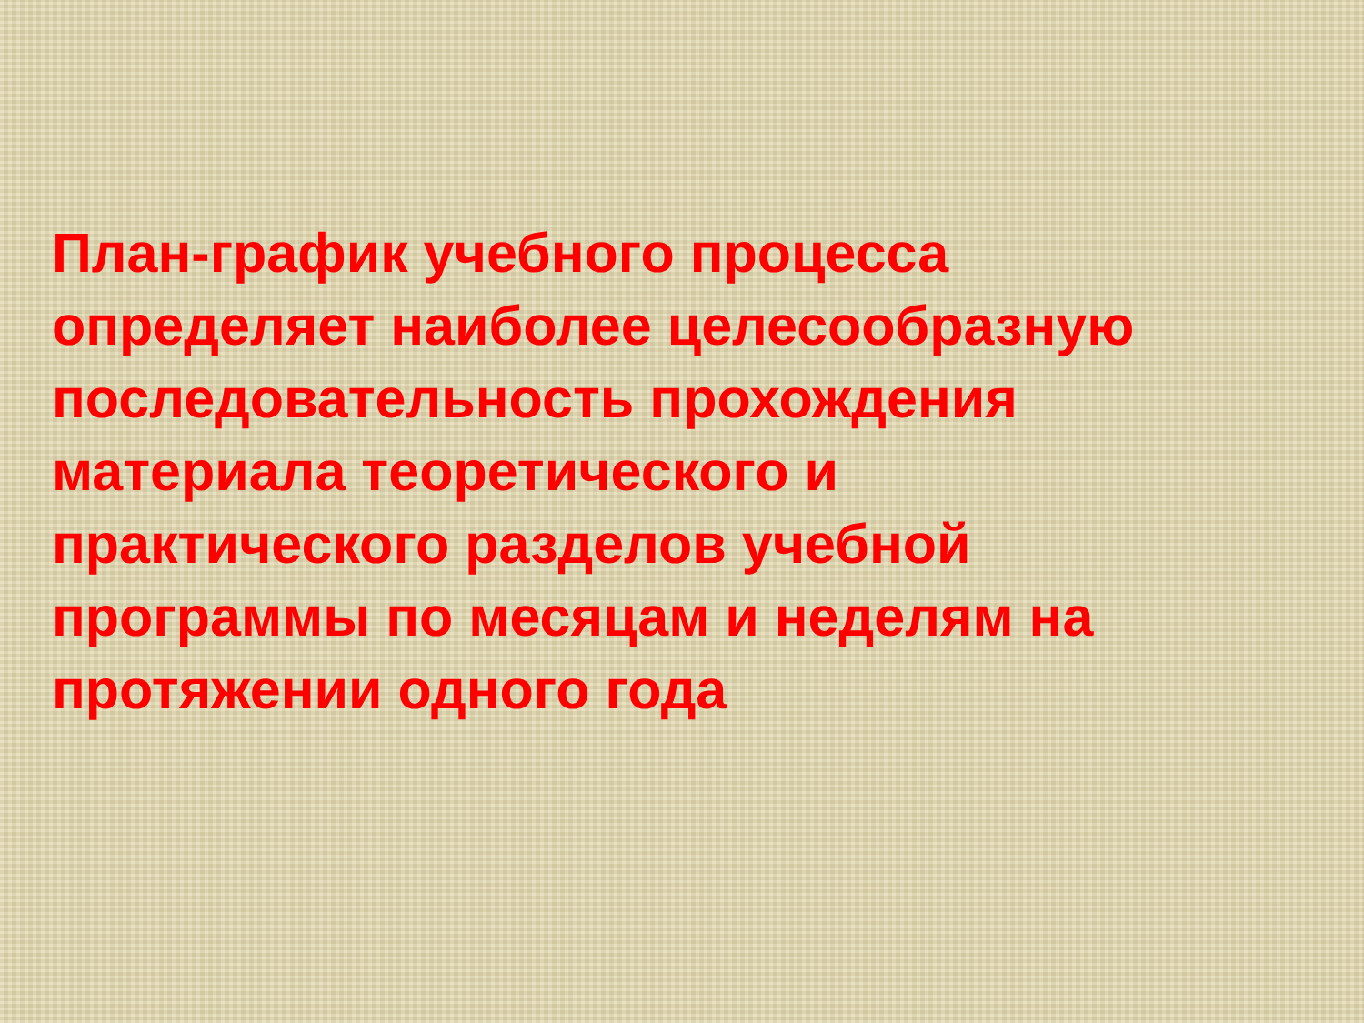План-график учебного процесса
определяет наиболее целесообразную
последовательность прохождения
материала теоретического и
практического разделов учебной
программы по месяцам и неделям на
протяжении одного года